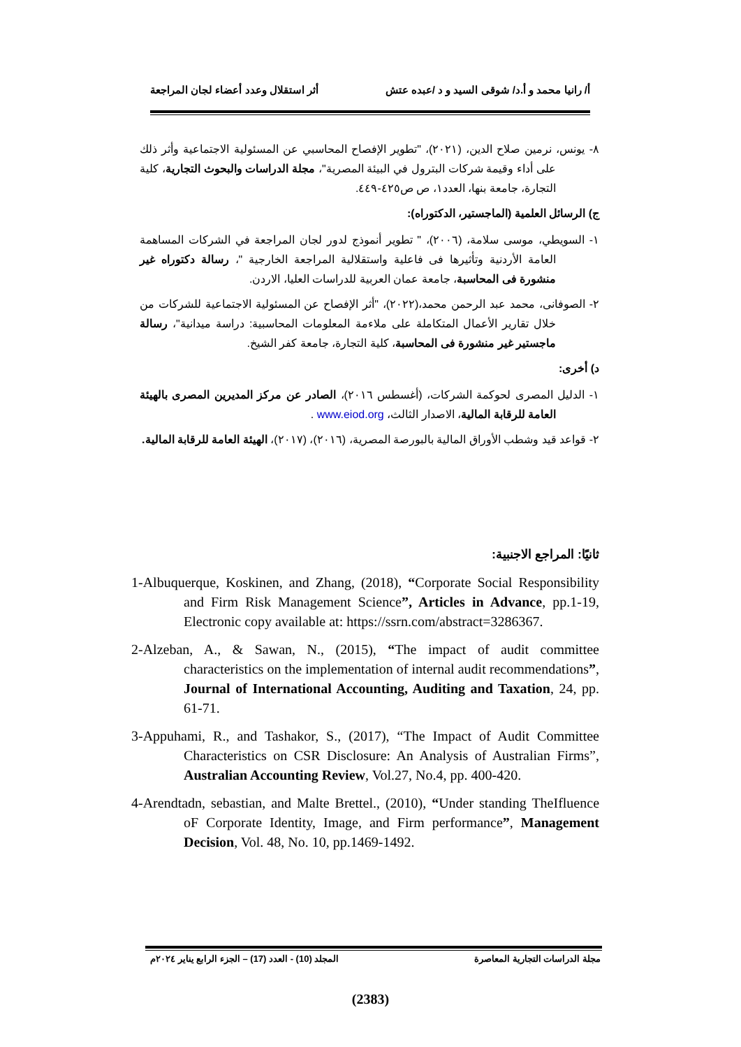أ/ رانيا محمد و أ.د/ شوقى السيد و د /عبده عتش أثر استقلال وعدد أعضاء لجان المراجعة
٨- يونس، نرمين صلاح الدين، (٢٠٢١)، "تطوير الإفصاح المحاسبي عن المسئولية الاجتماعية وأثر ذلك على أداء وقيمة شركات البترول في البيئة المصرية"، مجلة الدراسات والبحوث التجارية، كلية التجارة، جامعة بنها، العدد١، ص ص٤٢٥-٤٤٩.
ج) الرسائل العلمية (الماجستير، الدكتوراه):
١- السويطي، موسى سلامة، (٢٠٠٦)، " تطوير أنموذج لدور لجان المراجعة في الشركات المساهمة العامة الأردنية وتأثيرها فى فاعلية واستقلالية المراجعة الخارجية "، رسالة دكتوراه غير منشورة فى المحاسبة، جامعة عمان العربية للدراسات العليا، الاردن.
٢- الصوفانى، محمد عبد الرحمن محمد،(٢٠٢٢)، "أثر الإفصاح عن المسئولية الاجتماعية للشركات من خلال تقارير الأعمال المتكاملة على ملاءمة المعلومات المحاسبية: دراسة ميدانية"، رسالة ماجستير غير منشورة فى المحاسبة، كلية التجارة، جامعة كفر الشيخ.
د) أخرى:
١- الدليل المصرى لحوكمة الشركات، (أغسطس ٢٠١٦)، الصادر عن مركز المديرين المصرى بالهيئة العامة للرقابة المالية، الاصدار الثالث، www.eiod.org .
٢- قواعد قيد وشطب الأوراق المالية بالبورصة المصرية، (٢٠١٦)، (٢٠١٧)، الهيئة العامة للرقابة المالية.
ثانيًا: المراجع الاجنبية:
1-Albuquerque, Koskinen, and Zhang, (2018), “Corporate Social Responsibility and Firm Risk Management Science”, Articles in Advance, pp.1-19, Electronic copy available at: https://ssrn.com/abstract=3286367.
2-Alzeban, A., & Sawan, N., (2015), “The impact of audit committee characteristics on the implementation of internal audit recommendations”, Journal of International Accounting, Auditing and Taxation, 24, pp. 61-71.
3-Appuhami, R., and Tashakor, S., (2017), “The Impact of Audit Committee Characteristics on CSR Disclosure: An Analysis of Australian Firms”, Australian Accounting Review, Vol.27, No.4, pp. 400-420.
4-Arendtadn, sebastian, and Malte Brettel., (2010), “Under standing TheIfluence oF Corporate Identity, Image, and Firm performance”, Management Decision, Vol. 48, No. 10, pp.1469-1492.
مجلة الدراسات التجارية المعاصرة المجلد (10) - العدد (17) – الجزء الرابع يناير ٢٠٢٤م
(2383)